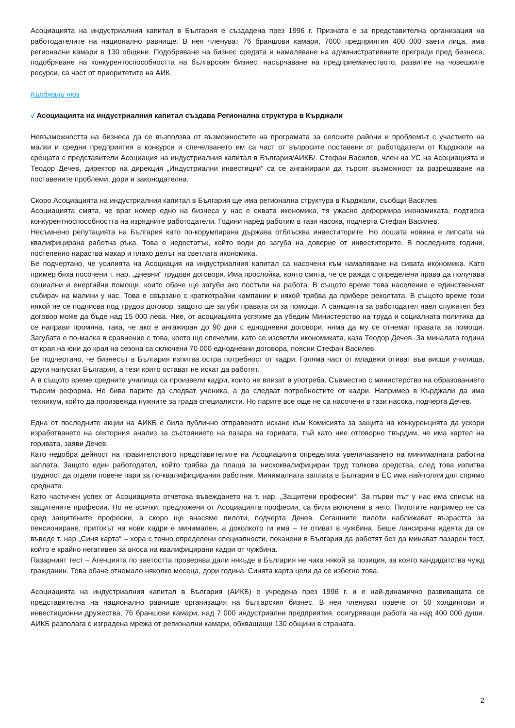Асоциацията на индустриалния капитал в България е създадена през 1996 г. Призната е за представителна организация на работодателите на национално равнище. В нея членуват 76 браншови камари, 7000 предприятия 400 000 заети лица, има регионални камари в 130 общини. Подобряване на бизнес средата и намаляване на административните прегради пред бизнеса, подобряване на конкурентоспособността на българския бизнес, насърчаване на предприемачеството, развитие на човешките ресурси, са част от приоритетите на АИК.
Кърджали нюз
√ Асоциацията на индустриалния капитал създава Регионална структура в Кърджали
Невъзможността на бизнеса да се възползва от възможностите на програмата за селските райони и проблемът с участието на малки и средни предприятия в конкурси и спечелването им са част от въпросите поставени от работодатели от Кърджали на срещата с представители Асоциация на индустриалния капитал в България/АИКБ/. Стефан Василев, член на УС на Асоциацията и Теодор Дечев, директор на дирекция „Индустриални инвестиции“ са се ангажирали да търсят възможност за разрешаване на поставените проблеми, дори и законодателна.
Скоро Асоциацията на индустриалния капитал в България ще има регионална структура в Кърджали, съобщи Василев.
Асоциацията смята, че враг номер едно на бизнеса у нас е сивата икономика, тя ужасно деформира икономиката, подтиска конкурентноспособността на изрядните работодатели. Години наред работим в тази насока, подчерта Стефан Василев.
Несъмнено репутацията на България като по-корумпирана държава отблъсква инвеститорите. Но лошата новина е липсата на квалифицирана работна ръка. Това е недостатък, който води до загуба на доверие от инвеститорите. В последните години, постепенно нараства макар и плахо делът на светлата икономика.
Бе подчертано, че усилията на Асоциация на индустриалния капитал са насочени към намаляване на сивата икономика. Като пример бяха посочени т. нар. „дневни“ трудови договори. Има прослойка, която смята, че се ражда с определени права да получава социални и енергийни помощи, които обаче ще загуби ако постъпи на работа. В същото време това население е единственият събирач на малини у нас. Това е свързано с краткотрайни кампании и някой трябва да прибере реколтата. В същото време този някой не се подписва под трудов договор, защото ще загуби правата си за помощи. А санкцията за работодател наел служител без договор може да бъде над 15 000 лева. Ние, от асоциацията успяхме да убедим Министерство на труда и социалната политика да се направи промяна, така, че ако е ангажиран до 90 дни с еднодневни договори, няма да му се отнемат правата за помощи. Загубата е по-малка в сравнение с това, което ще спечелим, като се изсветли икономиката, каза Теодор Дечев. За миналата година от края на юни до края на сезона са сключени 70 000 еднодневни договора, поясни Стефан Василев.
Бе подчертано, че бизнесът в България изпитва остра потребност от кадри. Голяма част от младежи отиват във висши училища, други напускат България, а тези които остават не искат да работят.
А в същото време средните училища са произвели кадри, които не влизат в употреба. Съвместно с министерство на образованието търсим реформа. Не бива парите да следват ученика, а да следват потребностите от кадри. Например в Кърджали да има техникум, който да произвежда нужните за града специалисти. Но парите все още не са насочени в тази насока, подчерта Дечев.
Една от последните акции на АИКБ е била публично отправеното искане към Комисията за защита на конкуренцията да ускори изработването на секторния анализ за състоянието на пазара на горивата, тъй като ние отговорно твърдим, че има картел на горивата, заяви Дечев.
Като недобра дейност на правителството представителите на Асоциацията определиха увеличаването на минималната работна заплата. Защото един работодател, който трябва да плаща за нискоквалифициран труд толкова средства, след това изпитва трудност да отдели повече пари за по-квалифицирания работник. Минималната заплата в България в ЕС има най-голям дял спрямо средната.
Като частичен успех от Асоциацията отчетоха въвеждането на т. нар. „Защитени професии“. За първи път у нас има списък на защитените професии. Но не всички, предложени от Асоциацията професии, са били включени в него. Пилотите например не са сред защитените професии, а скоро ще внасяме пилоти, подчерта Дечев. Сегашните пилоти наближават възрастта за пенсиониране, притокът на нови кадри е минимален, а доколкото ги има – те отиват в чужбина. Беше лансирана идеята да се въведе т. нар „Синя карта“ – хора с точно определени специалности, поканени в България да работят без да минават пазарен тест, който е крайно негативен за вноса на квалифицирани кадри от чужбина.
Пазарният тест – Агенцията по заетостта проверява дали някъде в България не чака някой за позиция, за която кандидатства чужд гражданин. Това обаче отнемало няколко месеца, дори година. Синята карта цели да се избегне това.
Асоциацията на индустриалния капитал в България (АИКБ) е учредена през 1996 г. и е най-динамично развиващата се представителна на национално равнище организация на българския бизнес. В нея членуват повече от 50 холдингови и инвестиционни дружества, 76 браншови камари, над 7 000 индустриални предприятия, осигуряващи работа на над 400 000 души. АИКБ разполага с изградена мрежа от регионални камари, обхващащи 130 общини в страната.
2